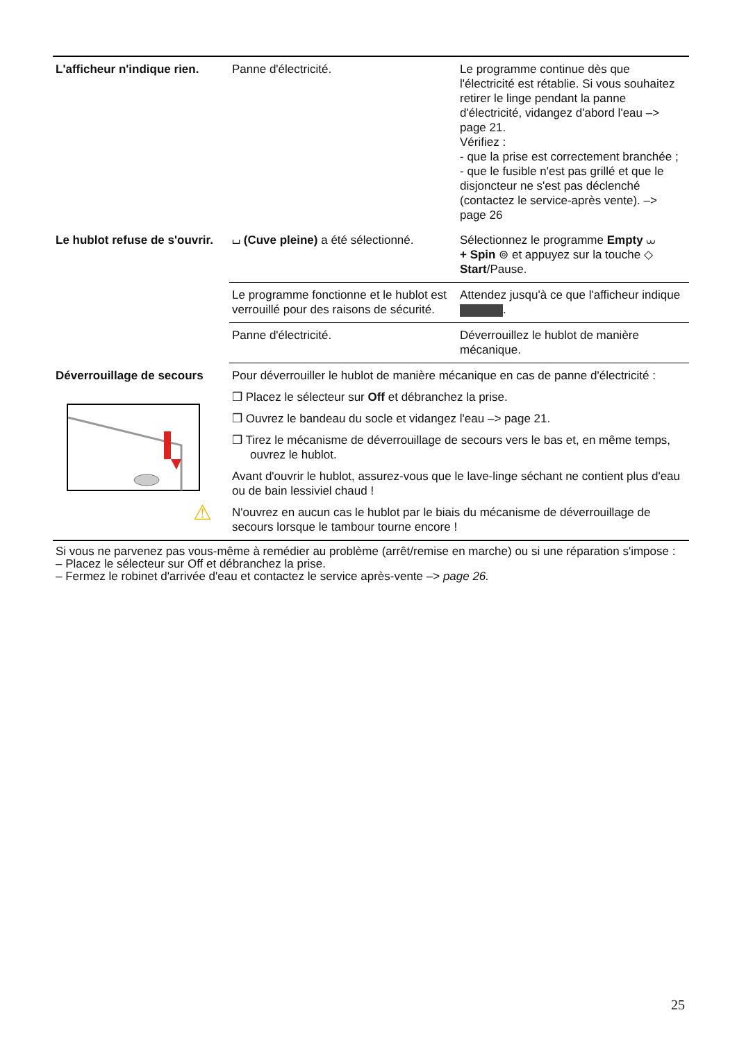| L'afficheur n'indique rien. | Panne d'électricité. | Le programme continue dès que l'électricité est rétablie. Si vous souhaitez retirer le linge pendant la panne d'électricité, vidangez d'abord l'eau –> page 21. Vérifiez : - que la prise est correctement branchée ; - que le fusible n'est pas grillé et que le disjoncteur ne s'est pas déclenché (contactez le service-après vente). –> page 26 |
| Le hublot refuse de s'ouvrir. | ⌴ (Cuve pleine) a été sélectionné. | Sélectionnez le programme Empty ⩊ + Spin ⊚ et appuyez sur la touche ◇ Start /Pause. |
| | Le programme fonctionne et le hublot est verrouillé pour des raisons de sécurité. | Attendez jusqu'à ce que l'afficheur indique . |
| | Panne d'électricité. | Déverrouillez le hublot de manière mécanique. |
| Déverrouillage de secours | Pour déverrouiller le hublot de manière mécanique en cas de panne d'électricité : ❒ Placez le sélecteur sur Off et débranchez la prise. ❒ Ouvrez le bandeau du socle et vidangez l'eau –> page 21. ❒ Tirez le mécanisme de déverrouillage de secours vers le bas et, en même temps, ouvrez le hublot. Avant d'ouvrir le hublot, assurez-vous que le lave-linge séchant ne contient plus d'eau ou de bain lessiviel chaud ! ⚠ N'ouvrez en aucun cas le hublot par le biais du mécanisme de déverrouillage de secours lorsque le tambour tourne encore ! | |
Si vous ne parvenez pas vous-même à remédier au problème (arrêt/remise en marche) ou si une réparation s'impose :
– Placez le sélecteur sur Off et débranchez la prise.
– Fermez le robinet d'arrivée d'eau et contactez le service après-vente –> page 26.
25